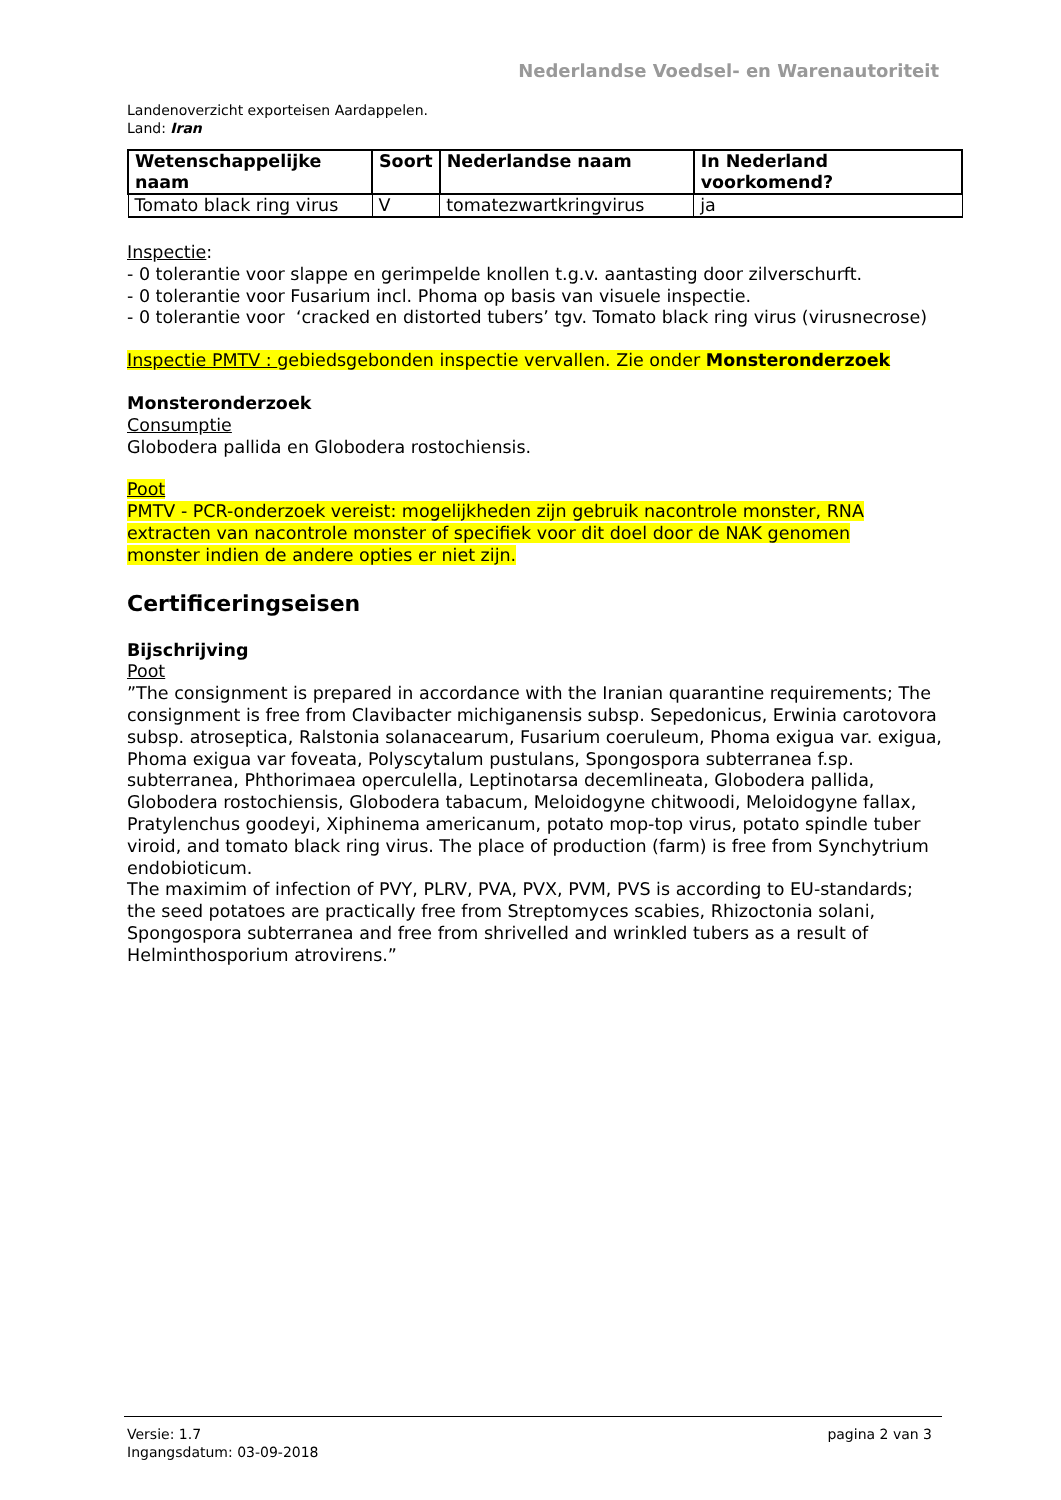Nederlandse Voedsel- en Warenautoriteit
Landenoverzicht exporteisen Aardappelen.
Land: Iran
| Wetenschappelijke naam | Soort | Nederlandse naam | In Nederland voorkomend? |
| --- | --- | --- | --- |
| Tomato black ring virus | V | tomatezwartkringvirus | ja |
Inspectie:
- 0 tolerantie voor slappe en gerimpelde knollen t.g.v. aantasting door zilverschurft.
- 0 tolerantie voor Fusarium incl. Phoma op basis van visuele inspectie.
- 0 tolerantie voor ‘cracked en distorted tubers’ tgv. Tomato black ring virus (virusnecrose)
Inspectie PMTV : gebiedsgebonden inspectie vervallen. Zie onder Monsteronderzoek
Monsteronderzoek
Consumptie
Globodera pallida en Globodera rostochiensis.
Poot
PMTV - PCR-onderzoek vereist: mogelijkheden zijn gebruik nacontrole monster, RNA extracten van nacontrole monster of specifiek voor dit doel door de NAK genomen monster indien de andere opties er niet zijn.
Certificeringseisen
Bijschrijving
Poot
”The consignment is prepared in accordance with the Iranian quarantine requirements; The consignment is free from Clavibacter michiganensis subsp. Sepedonicus, Erwinia carotovora subsp. atroseptica, Ralstonia solanacearum, Fusarium coeruleum, Phoma exigua var. exigua, Phoma exigua var foveata, Polyscytalum pustulans, Spongospora subterranea f.sp. subterranea, Phthorimaea operculella, Leptinotarsa decemlineata, Globodera pallida, Globodera rostochiensis, Globodera tabacum, Meloidogyne chitwoodi, Meloidogyne fallax, Pratylenchus goodeyi, Xiphinema americanum, potato mop-top virus, potato spindle tuber viroid, and tomato black ring virus. The place of production (farm) is free from Synchytrium endobioticum.
The maximim of infection of PVY, PLRV, PVA, PVX, PVM, PVS is according to EU-standards; the seed potatoes are practically free from Streptomyces scabies, Rhizoctonia solani, Spongospora subterranea and free from shrivelled and wrinkled tubers as a result of Helminthosporium atrovirens.”
Versie: 1.7
Ingangsdatum: 03-09-2018
pagina 2 van 3